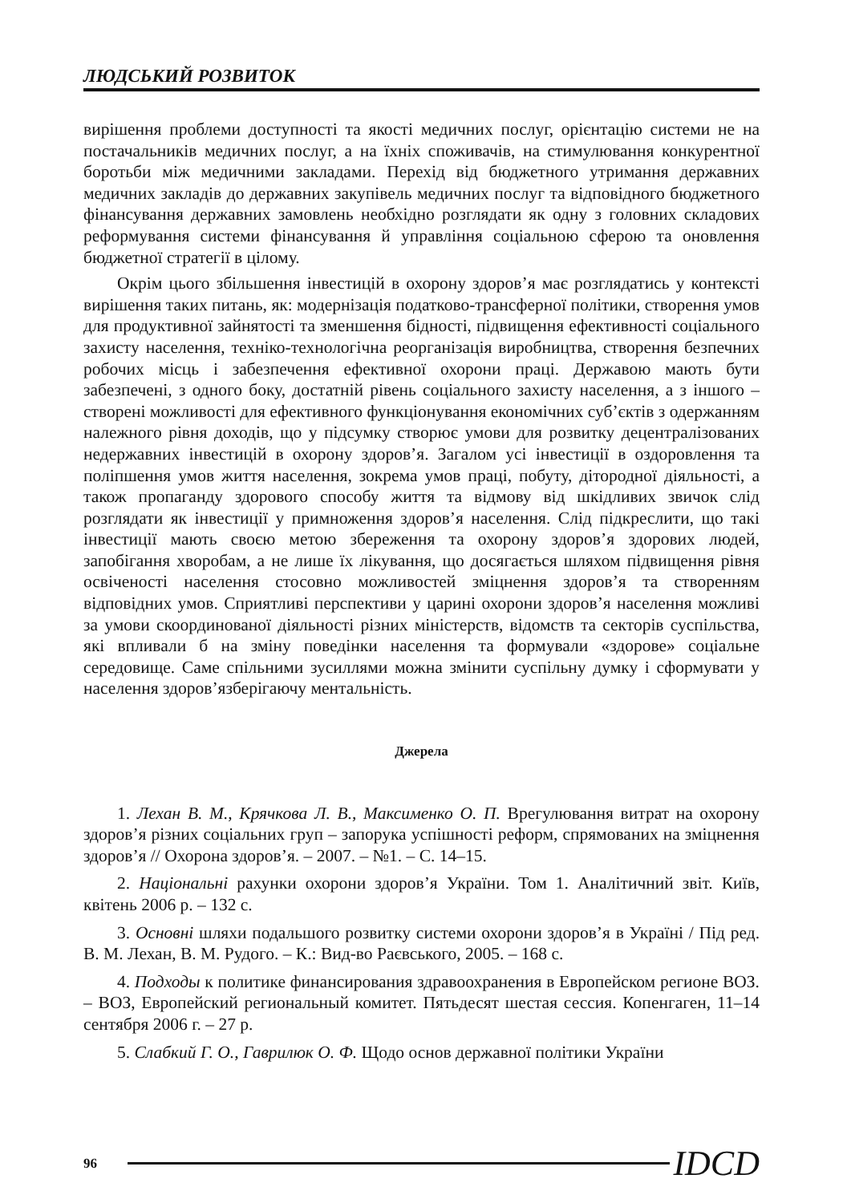ЛЮДСЬКИЙ РОЗВИТОК
вирішення проблеми доступності та якості медичних послуг, орієнтацію системи не на постачальників медичних послуг, а на їхніх споживачів, на стимулювання конкурентної боротьби між медичними закладами. Перехід від бюджетного утримання державних медичних закладів до державних закупівель медичних послуг та відповідного бюджетного фінансування державних замовлень необхідно розглядати як одну з головних складових реформування системи фінансування й управління соціальною сферою та оновлення бюджетної стратегії в цілому.
Окрім цього збільшення інвестицій в охорону здоров’я має розглядатись у контексті вирішення таких питань, як: модернізація податково-трансферної політики, створення умов для продуктивної зайнятості та зменшення бідності, підвищення ефективності соціального захисту населення, техніко-технологічна реорганізація виробництва, створення безпечних робочих місць і забезпечення ефективної охорони праці. Державою мають бути забезпечені, з одного боку, достатній рівень соціального захисту населення, а з іншого – створені можливості для ефективного функціонування економічних суб’єктів з одержанням належного рівня доходів, що у підсумку створює умови для розвитку децентралізованих недержавних інвестицій в охорону здоров’я. Загалом усі інвестиції в оздоровлення та поліпшення умов життя населення, зокрема умов праці, побуту, дітородної діяльності, а також пропаганду здорового способу життя та відмову від шкідливих звичок слід розглядати як інвестиції у примноження здоров’я населення. Слід підкреслити, що такі інвестиції мають своєю метою збереження та охорону здоров’я здорових людей, запобігання хворобам, а не лише їх лікування, що досягається шляхом підвищення рівня освіченості населення стосовно можливостей зміцнення здоров’я та створенням відповідних умов. Сприятливі перспективи у царині охорони здоров’я населення можливі за умови скоординованої діяльності різних міністерств, відомств та секторів суспільства, які впливали б на зміну поведінки населення та формували «здорове» соціальне середовище. Саме спільними зусиллями можна змінити суспільну думку і сформувати у населення здоров’язберігаючу ментальність.
Джерела
1. Лехан В. М., Крячкова Л. В., Максименко О. П. Врегулювання витрат на охорону здоров’я різних соціальних груп – запорука успішності реформ, спрямованих на зміцнення здоров’я // Охорона здоров’я. – 2007. – №1. – С. 14–15.
2. Національні рахунки охорони здоров’я України. Том 1. Аналітичний звіт. Київ, квітень 2006 р. – 132 с.
3. Основні шляхи подальшого розвитку системи охорони здоров’я в Україні / Під ред. В. М. Лехан, В. М. Рудого. – К.: Вид-во Раєвського, 2005. – 168 с.
4. Подходы к политике финансирования здравоохранения в Европейском регионе ВОЗ. – ВОЗ, Европейский региональный комитет. Пятьдесят шестая сессия. Копенгаген, 11–14 сентября 2006 г. – 27 р.
5. Слабкий Г. О., Гаврилюк О. Ф. Щодо основ державної політики України
96 IDCD